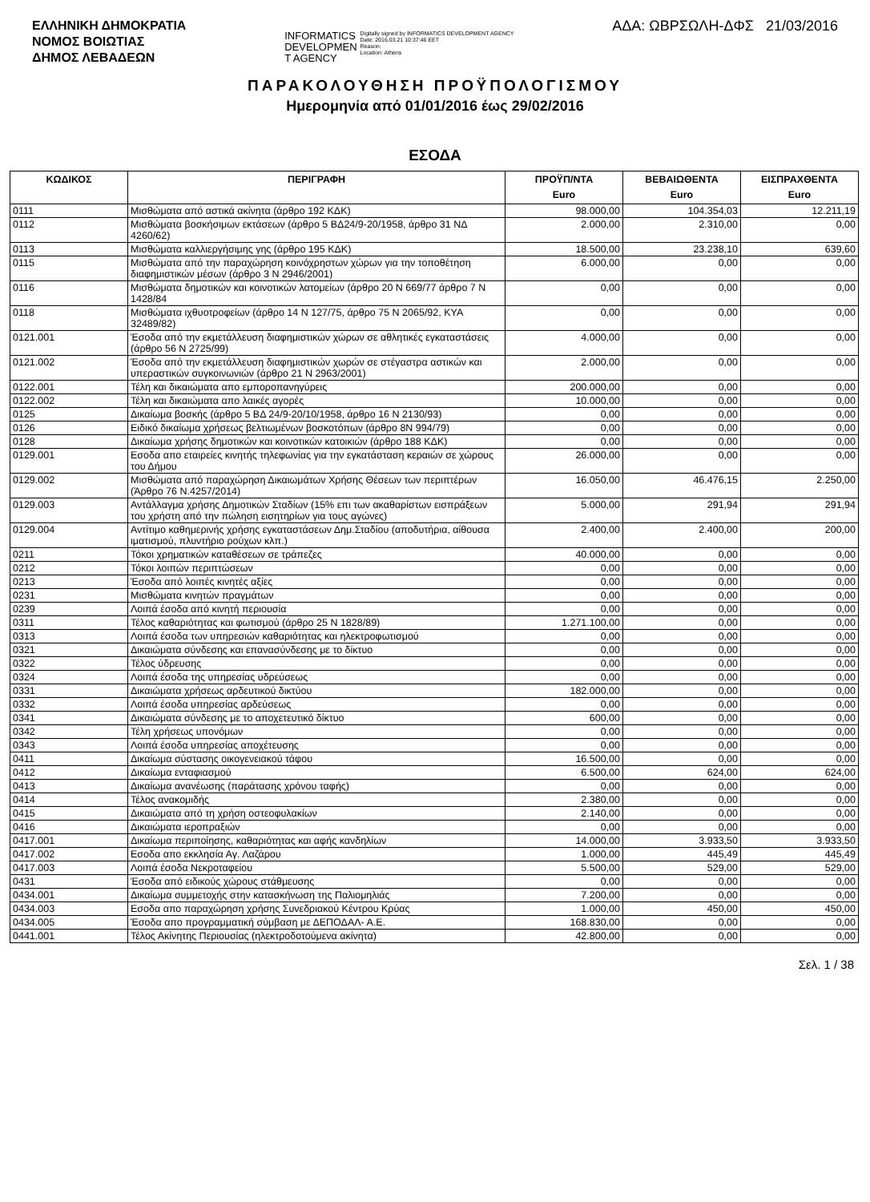ΕΛΛΗΝΙΚΗ ΔΗΜΟΚΡΑΤΙΑ
ΝΟΜΟΣ ΒΟΙΩΤΙΑΣ
ΔΗΜΟΣ ΛΕΒΑΔΕΩΝ
INFORMATICS
DEVELOPMEN
T AGENCY
Digitally signed by INFORMATICS DEVELOPMENT AGENCY
Date: 2016.03.21 10:37:46 EET
Reason:
Location: Athens
ΑΔΑ: ΩΒΡΣΩΛΗ-ΔΦΣ 21/03/2016
ΠΑΡΑΚΟΛΟΥΘΗΣΗ ΠΡΟΫΠΟΛΟΓΙΣΜΟΥ
Ημερομηνία από 01/01/2016 έως 29/02/2016
ΕΣΟΔΑ
| ΚΩΔΙΚΟΣ | ΠΕΡΙΓΡΑΦΗ | ΠΡΟΫΠ/ΝΤΑ Euro | ΒΕΒΑΙΩΘΕΝΤΑ Euro | ΕΙΣΠΡΑΧΘΕΝΤΑ Euro |
| --- | --- | --- | --- | --- |
| 0111 | Μισθώματα από αστικά ακίνητα (άρθρο 192 ΚΔΚ) | 98.000,00 | 104.354,03 | 12.211,19 |
| 0112 | Μισθώματα βοσκήσιμων εκτάσεων (άρθρο 5 ΒΔ24/9-20/1958, άρθρο 31 ΝΔ 4260/62) | 2.000,00 | 2.310,00 | 0,00 |
| 0113 | Μισθώματα καλλιεργήσιμης γης (άρθρο 195 ΚΔΚ) | 18.500,00 | 23.238,10 | 639,60 |
| 0115 | Μισθώματα από την παραχώρηση κοινόχρηστων χώρων για την τοποθέτηση διαφημιστικών μέσων (άρθρο 3 Ν 2946/2001) | 6.000,00 | 0,00 | 0,00 |
| 0116 | Μισθώματα δημοτικών και κοινοτικών λατομείων (άρθρο 20 Ν 669/77 άρθρο 7 Ν 1428/84 | 0,00 | 0,00 | 0,00 |
| 0118 | Μισθώματα ιχθυοτροφείων (άρθρο 14 Ν 127/75, άρθρο 75 Ν 2065/92, ΚΥΑ 32489/82) | 0,00 | 0,00 | 0,00 |
| 0121.001 | Έσοδα από την εκμετάλλευση διαφημιστικών χώρων σε αθλητικές εγκαταστάσεις (άρθρο 56 Ν 2725/99) | 4.000,00 | 0,00 | 0,00 |
| 0121.002 | Έσοδα από την εκμετάλλευση διαφημιστικών χωρών σε στέγαστρα αστικών και υπεραστικών συγκοινωνιών (άρθρο 21 Ν 2963/2001) | 2.000,00 | 0,00 | 0,00 |
| 0122.001 | Τέλη και δικαιώματα απο εμποροπανηγύρεις | 200.000,00 | 0,00 | 0,00 |
| 0122.002 | Τέλη και δικαιώματα απο λαικές αγορές | 10.000,00 | 0,00 | 0,00 |
| 0125 | Δικαίωμα βοσκής (άρθρο 5 ΒΔ 24/9-20/10/1958, άρθρο 16 Ν 2130/93) | 0,00 | 0,00 | 0,00 |
| 0126 | Ειδικό δικαίωμα χρήσεως βελτιωμένων βοσκοτόπων (άρθρο 8Ν 994/79) | 0,00 | 0,00 | 0,00 |
| 0128 | Δικαίωμα χρήσης δημοτικών και κοινοτικών κατοικιών (άρθρο 188 ΚΔΚ) | 0,00 | 0,00 | 0,00 |
| 0129.001 | Εσοδα απο εταιρείες κινητής τηλεφωνίας για την εγκατάσταση κεραιών σε χώρους του Δήμου | 26.000,00 | 0,00 | 0,00 |
| 0129.002 | Μισθώματα από παραχώρηση Δικαιωμάτων Χρήσης Θέσεων των περιπτέρων (Άρθρο 76 Ν.4257/2014) | 16.050,00 | 46.476,15 | 2.250,00 |
| 0129.003 | Αντάλλαγμα χρήσης Δημοτικών Σταδίων (15% επι των ακαθαρίστων εισπράξεων του χρήστη από την πώληση εισητηρίων για τους αγώνες) | 5.000,00 | 291,94 | 291,94 |
| 0129.004 | Αντίτιμο καθημερινής χρήσης εγκαταστάσεων Δημ.Σταδίου (αποδυτήρια, αίθουσα ιματισμού, πλυντήριο ρούχων κλπ.) | 2.400,00 | 2.400,00 | 200,00 |
| 0211 | Τόκοι χρηματικών καταθέσεων σε τράπεζες | 40.000,00 | 0,00 | 0,00 |
| 0212 | Τόκοι λοιπών περιπτώσεων | 0,00 | 0,00 | 0,00 |
| 0213 | Έσοδα από λοιπές κινητές αξίες | 0,00 | 0,00 | 0,00 |
| 0231 | Μισθώματα κινητών πραγμάτων | 0,00 | 0,00 | 0,00 |
| 0239 | Λοιπά έσοδα από κινητή περιουσία | 0,00 | 0,00 | 0,00 |
| 0311 | Τέλος καθαριότητας και φωτισμού (άρθρο 25 Ν 1828/89) | 1.271.100,00 | 0,00 | 0,00 |
| 0313 | Λοιπά έσοδα των υπηρεσιών καθαριότητας και ηλεκτροφωτισμού | 0,00 | 0,00 | 0,00 |
| 0321 | Δικαιώματα σύνδεσης και επανασύνδεσης με το δίκτυο | 0,00 | 0,00 | 0,00 |
| 0322 | Τέλος ύδρευσης | 0,00 | 0,00 | 0,00 |
| 0324 | Λοιπά έσοδα της υπηρεσίας υδρεύσεως | 0,00 | 0,00 | 0,00 |
| 0331 | Δικαιώματα χρήσεως αρδευτικού δικτύου | 182.000,00 | 0,00 | 0,00 |
| 0332 | Λοιπά έσοδα υπηρεσίας αρδεύσεως | 0,00 | 0,00 | 0,00 |
| 0341 | Δικαιώματα σύνδεσης με το αποχετευτικό δίκτυο | 600,00 | 0,00 | 0,00 |
| 0342 | Τέλη χρήσεως υπονόμων | 0,00 | 0,00 | 0,00 |
| 0343 | Λοιπά έσοδα υπηρεσίας αποχέτευσης | 0,00 | 0,00 | 0,00 |
| 0411 | Δικαίωμα σύστασης οικογενειακού τάφου | 16.500,00 | 0,00 | 0,00 |
| 0412 | Δικαίωμα ενταφιασμού | 6.500,00 | 624,00 | 624,00 |
| 0413 | Δικαίωμα ανανέωσης (παράτασης χρόνου ταφής) | 0,00 | 0,00 | 0,00 |
| 0414 | Τέλος ανακομιδής | 2.380,00 | 0,00 | 0,00 |
| 0415 | Δικαιώματα από τη χρήση οστεοφυλακίων | 2.140,00 | 0,00 | 0,00 |
| 0416 | Δικαιώματα ιεροπραξιών | 0,00 | 0,00 | 0,00 |
| 0417.001 | Δικαίωμα περιποίησης, καθαριότητας και αφής κανδηλίων | 14.000,00 | 3.933,50 | 3.933,50 |
| 0417.002 | Εσοδα απο εκκλησία Αγ. Λαζάρου | 1.000,00 | 445,49 | 445,49 |
| 0417.003 | Λοιπά έσοδα Νεκροταφείου | 5.500,00 | 529,00 | 529,00 |
| 0431 | Έσοδα από ειδικούς χώρους στάθμευσης | 0,00 | 0,00 | 0,00 |
| 0434.001 | Δικαίωμα συμμετοχής στην κατασκήνωση της Παλιομηλιάς | 7.200,00 | 0,00 | 0,00 |
| 0434.003 | Εσοδα απο παραχώρηση χρήσης Συνεδριακού Κέντρου Κρύας | 1.000,00 | 450,00 | 450,00 |
| 0434.005 | Έσοδα απο προγραμματική σύμβαση με ΔΕΠΟΔΑΛ- Α.Ε. | 168.830,00 | 0,00 | 0,00 |
| 0441.001 | Τέλος Ακίνητης Περιουσίας (ηλεκτροδοτούμενα ακίνητα) | 42.800,00 | 0,00 | 0,00 |
Σελ. 1 / 38